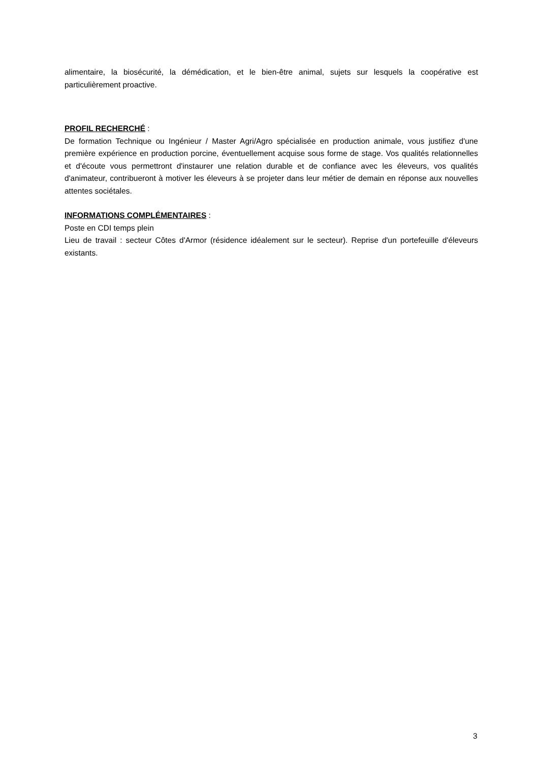alimentaire, la biosécurité, la démédication, et le bien-être animal, sujets sur lesquels la coopérative est particulièrement proactive.
PROFIL RECHERCHÉ :
De formation Technique ou Ingénieur / Master Agri/Agro spécialisée en production animale, vous justifiez d'une première expérience en production porcine, éventuellement acquise sous forme de stage. Vos qualités relationnelles et d'écoute vous permettront d'instaurer une relation durable et de confiance avec les éleveurs, vos qualités d'animateur, contribueront à motiver les éleveurs à se projeter dans leur métier de demain en réponse aux nouvelles attentes sociétales.
INFORMATIONS COMPLÉMENTAIRES :
Poste en CDI temps plein
Lieu de travail : secteur Côtes d'Armor (résidence idéalement sur le secteur). Reprise d'un portefeuille d'éleveurs existants.
3